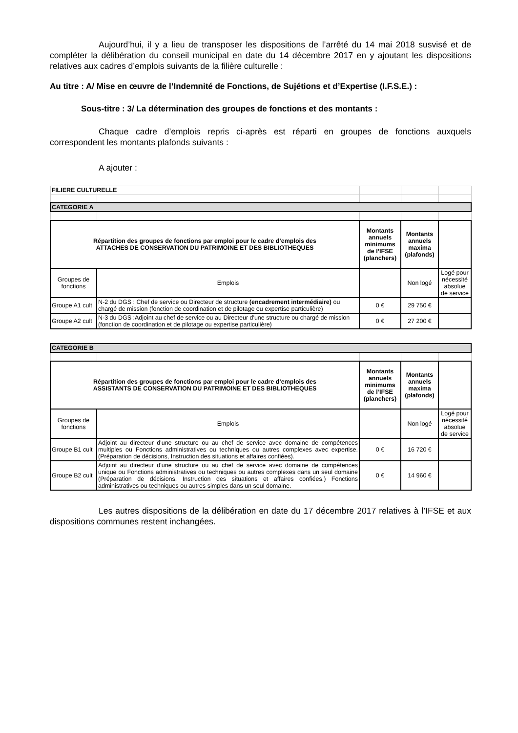Aujourd’hui, il y a lieu de transposer les dispositions de l’arrêté du 14 mai 2018 susvisé et de compléter la délibération du conseil municipal en date du 14 décembre 2017 en y ajoutant les dispositions relatives aux cadres d’emplois suivants de la filière culturelle :
Au titre : A/ Mise en œuvre de l’Indemnité de Fonctions, de Sujétions et d’Expertise (I.F.S.E.) :
Sous-titre : 3/ La détermination des groupes de fonctions et des montants :
Chaque cadre d’emplois repris ci-après est réparti en groupes de fonctions auxquels correspondent les montants plafonds suivants :
A ajouter :
| FILIERE CULTURELLE | | | | |
| CATEGORIE A | | | | |
| Répartition des groupes de fonctions par emploi pour le cadre d’emplois des ATTACHES DE CONSERVATION DU PATRIMOINE ET DES BIBLIOTHEQUES | | Montants annuels minimums de l’IFSE (planchers) | Montants annuels maxima (plafonds) | |
| Groupes de fonctions | Emplois | | Non logé | Logé pour nécessité absolue de service |
| Groupe A1 cult | N-2 du DGS : Chef de service ou Directeur de structure (encadrement intermédiaire) ou chargé de mission (fonction de coordination et de pilotage ou expertise particulière) | 0 € | 29 750 € | |
| Groupe A2 cult | N-3 du DGS :Adjoint au chef de service ou au Directeur d'une structure ou chargé de mission (fonction de coordination et de pilotage ou expertise particulière) | 0 € | 27 200 € | |
| CATEGORIE B | | | | |
| Répartition des groupes de fonctions par emploi pour le cadre d’emplois des ASSISTANTS DE CONSERVATION DU PATRIMOINE ET DES BIBLIOTHEQUES | | Montants annuels minimums de l’IFSE (planchers) | Montants annuels maxima (plafonds) | |
| Groupes de fonctions | Emplois | | Non logé | Logé pour nécessité absolue de service |
| Groupe B1 cult | Adjoint au directeur d'une structure ou au chef de service avec domaine de compétences multiples ou Fonctions administratives ou techniques ou autres complexes avec expertise. (Préparation de décisions, Instruction des situations et affaires confiées). | 0 € | 16 720 € | |
| Groupe B2 cult | Adjoint au directeur d'une structure ou au chef de service avec domaine de compétences unique ou Fonctions administratives ou techniques ou autres complexes dans un seul domaine (Préparation de décisions, Instruction des situations et affaires confiées.) Fonctions administratives ou techniques ou autres simples dans un seul domaine. | 0 € | 14 960 € | |
Les autres dispositions de la délibération en date du 17 décembre 2017 relatives à l’IFSE et aux dispositions communes restent inchangées.